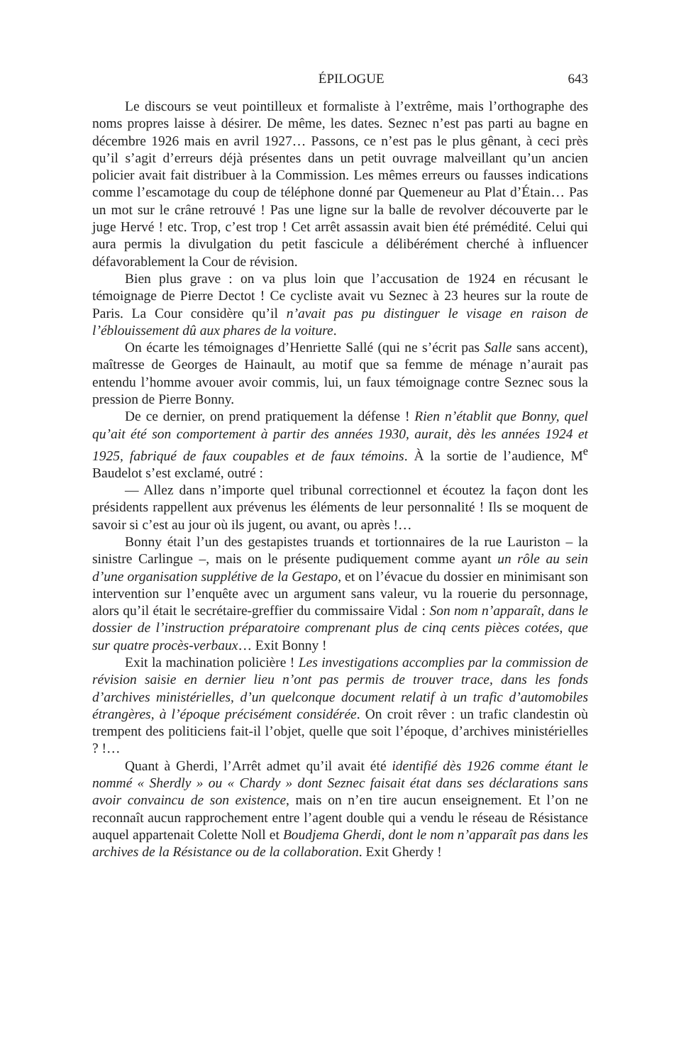ÉPILOGUE 643
Le discours se veut pointilleux et formaliste à l’extrême, mais l’orthographe des noms propres laisse à désirer. De même, les dates. Seznec n’est pas parti au bagne en décembre 1926 mais en avril 1927… Passons, ce n’est pas le plus gênant, à ceci près qu’il s’agit d’erreurs déjà présentes dans un petit ouvrage malveillant qu’un ancien policier avait fait distribuer à la Commission. Les mêmes erreurs ou fausses indications comme l’escamotage du coup de téléphone donné par Quemeneur au Plat d’Étain… Pas un mot sur le crâne retrouvé ! Pas une ligne sur la balle de revolver découverte par le juge Hervé ! etc. Trop, c’est trop ! Cet arrêt assassin avait bien été prémédité. Celui qui aura permis la divulgation du petit fascicule a délibérément cherché à influencer défavorablement la Cour de révision.
Bien plus grave : on va plus loin que l’accusation de 1924 en récusant le témoignage de Pierre Dectot ! Ce cycliste avait vu Seznec à 23 heures sur la route de Paris. La Cour considère qu’il n’avait pas pu distinguer le visage en raison de l’éblouissement dû aux phares de la voiture.
On écarte les témoignages d’Henriette Sallé (qui ne s’écrit pas Salle sans accent), maîtresse de Georges de Hainault, au motif que sa femme de ménage n’aurait pas entendu l’homme avouer avoir commis, lui, un faux témoignage contre Seznec sous la pression de Pierre Bonny.
De ce dernier, on prend pratiquement la défense ! Rien n’établit que Bonny, quel qu’ait été son comportement à partir des années 1930, aurait, dès les années 1924 et 1925, fabriqué de faux coupables et de faux témoins. À la sortie de l’audience, M<sup>e</sup> Baudelot s’est exclamé, outré :
— Allez dans n’importe quel tribunal correctionnel et écoutez la façon dont les présidents rappellent aux prévenus les éléments de leur personnalité ! Ils se moquent de savoir si c’est au jour où ils jugent, ou avant, ou après !…
Bonny était l’un des gestapistes truands et tortionnaires de la rue Lauriston – la sinistre Carlingue –, mais on le présente pudiquement comme ayant un rôle au sein d’une organisation supplétive de la Gestapo, et on l’évacue du dossier en minimisant son intervention sur l’enquête avec un argument sans valeur, vu la rouerie du personnage, alors qu’il était le secrétaire-greffier du commissaire Vidal : Son nom n’apparaît, dans le dossier de l’instruction préparatoire comprenant plus de cinq cents pièces cotées, que sur quatre procès-verbaux… Exit Bonny !
Exit la machination policière ! Les investigations accomplies par la commission de révision saisie en dernier lieu n’ont pas permis de trouver trace, dans les fonds d’archives ministérielles, d’un quelconque document relatif à un trafic d’automobiles étrangères, à l’époque précisément considérée. On croit rêver : un trafic clandestin où trempent des politiciens fait-il l’objet, quelle que soit l’époque, d’archives ministérielles ? !…
Quant à Gherdi, l’Arrêt admet qu’il avait été identifié dès 1926 comme étant le nommé « Sherdly » ou « Chardy » dont Seznec faisait état dans ses déclarations sans avoir convaincu de son existence, mais on n’en tire aucun enseignement. Et l’on ne reconnaît aucun rapprochement entre l’agent double qui a vendu le réseau de Résistance auquel appartenait Colette Noll et Boudjema Gherdi, dont le nom n’apparaît pas dans les archives de la Résistance ou de la collaboration. Exit Gherdy !